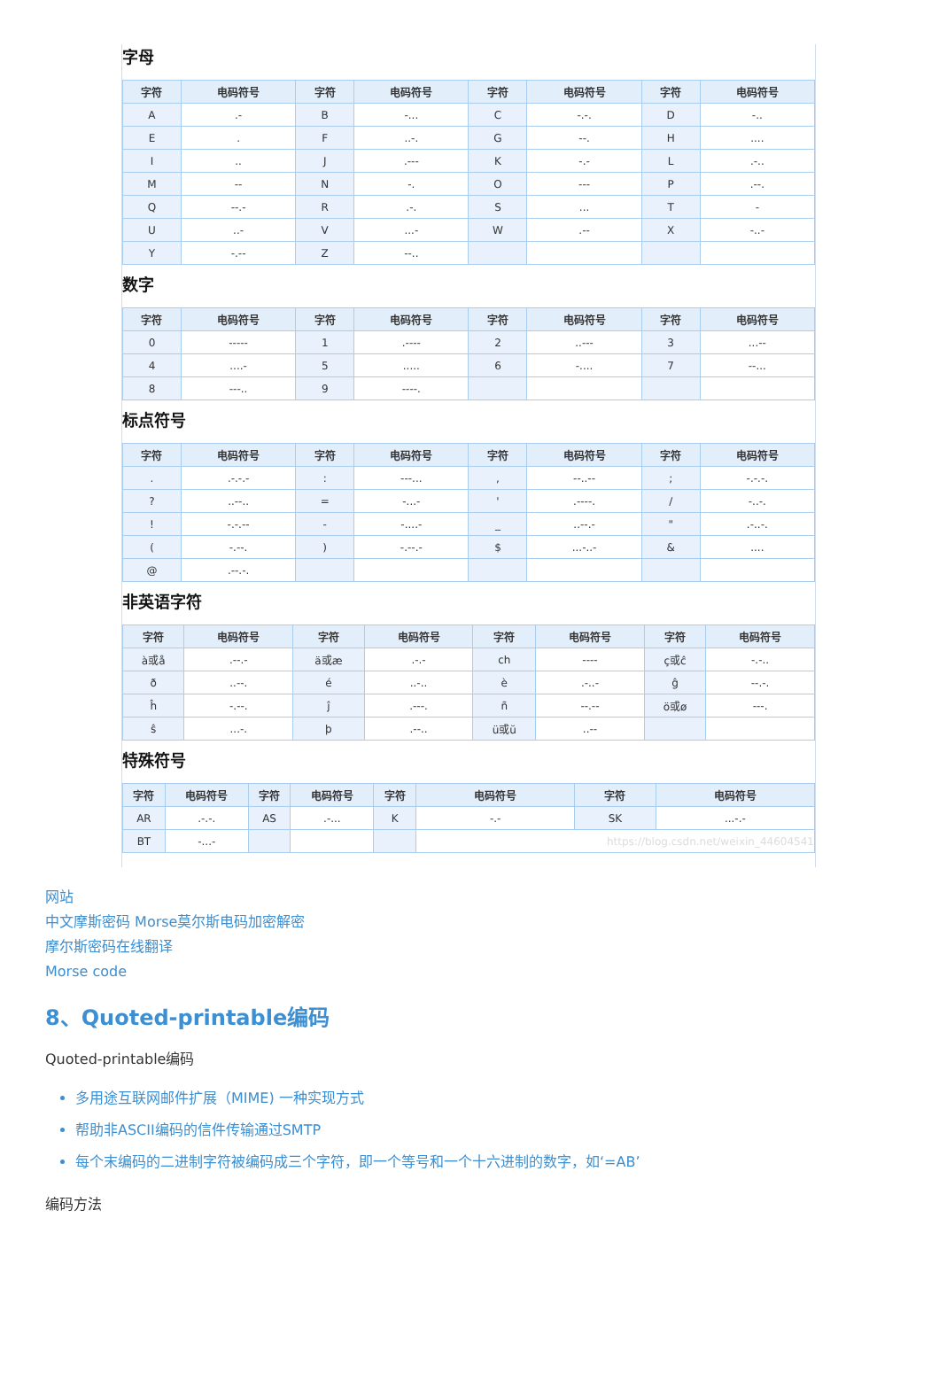字母
| 字符 | 电码符号 | 字符 | 电码符号 | 字符 | 电码符号 | 字符 | 电码符号 |
| --- | --- | --- | --- | --- | --- | --- | --- |
| A | .- | B | -... | C | -.-. | D | -.. |
| E | . | F | ..-. | G | --. | H | .... |
| I | .. | J | .--- | K | -.- | L | .-.. |
| M | -- | N | -. | O | --- | P | .--. |
| Q | --.- | R | .-. | S | ... | T | - |
| U | ..- | V | ...- | W | .-- | X | -..- |
| Y | -.-- | Z | --.. | | | | |
数字
| 字符 | 电码符号 | 字符 | 电码符号 | 字符 | 电码符号 | 字符 | 电码符号 |
| --- | --- | --- | --- | --- | --- | --- | --- |
| 0 | ----- | 1 | .---- | 2 | ..--- | 3 | ...-- |
| 4 | ....- | 5 | ..... | 6 | -.... | 7 | --... |
| 8 | ---.. | 9 | ----. | | | | |
标点符号
| 字符 | 电码符号 | 字符 | 电码符号 | 字符 | 电码符号 | 字符 | 电码符号 |
| --- | --- | --- | --- | --- | --- | --- | --- |
| . | .-.-.- | : | ---... | , | --..-- | ; | -.-.-. |
| ? | ..--.. | = | -...- | ' | .----. | / | -..-. |
| ! | -.-.-- | - | -....- | _ | ..--.- | " | .-..-. |
| ( | -.--. | ) | -.--.- | $ | ...-..- | & | .... |
| @ | .--.-. | | | | | | |
非英语字符
| 字符 | 电码符号 | 字符 | 电码符号 | 字符 | 电码符号 | 字符 | 电码符号 |
| --- | --- | --- | --- | --- | --- | --- | --- |
| à或å | .--.- | ä或æ | .-.- | ch | ---- | ç或ĉ | -.-.. |
| ð | ..--. | é | ..-.. | è | .-..- | ĝ | --.-. |
| ĥ | -.--. | ĵ | .---. | ñ | --.-- | ö或ø | ---. |
| ŝ | ...-. | þ | .--.. | ü或ŭ | ..-- | | |
特殊符号
| 字符 | 电码符号 | 字符 | 电码符号 | 字符 | 电码符号 | 字符 | 电码符号 |
| --- | --- | --- | --- | --- | --- | --- | --- |
| AR | .-.-. | AS | .-... | K | -.- | SK | ...-.- |
| BT | -...- | | | | https://blog.csdn.net/weixin_44604541 | | |
网站
中文摩斯密码 Morse莫尔斯电码加密解密
摩尔斯密码在线翻译
Morse code
8、Quoted-printable编码
Quoted-printable编码
多用途互联网邮件扩展（MIME) 一种实现方式
帮助非ASCII编码的信件传输通过SMTP
每个末编码的二进制字符被编码成三个字符，即一个等号和一个十六进制的数字，如‘=AB’
编码方法